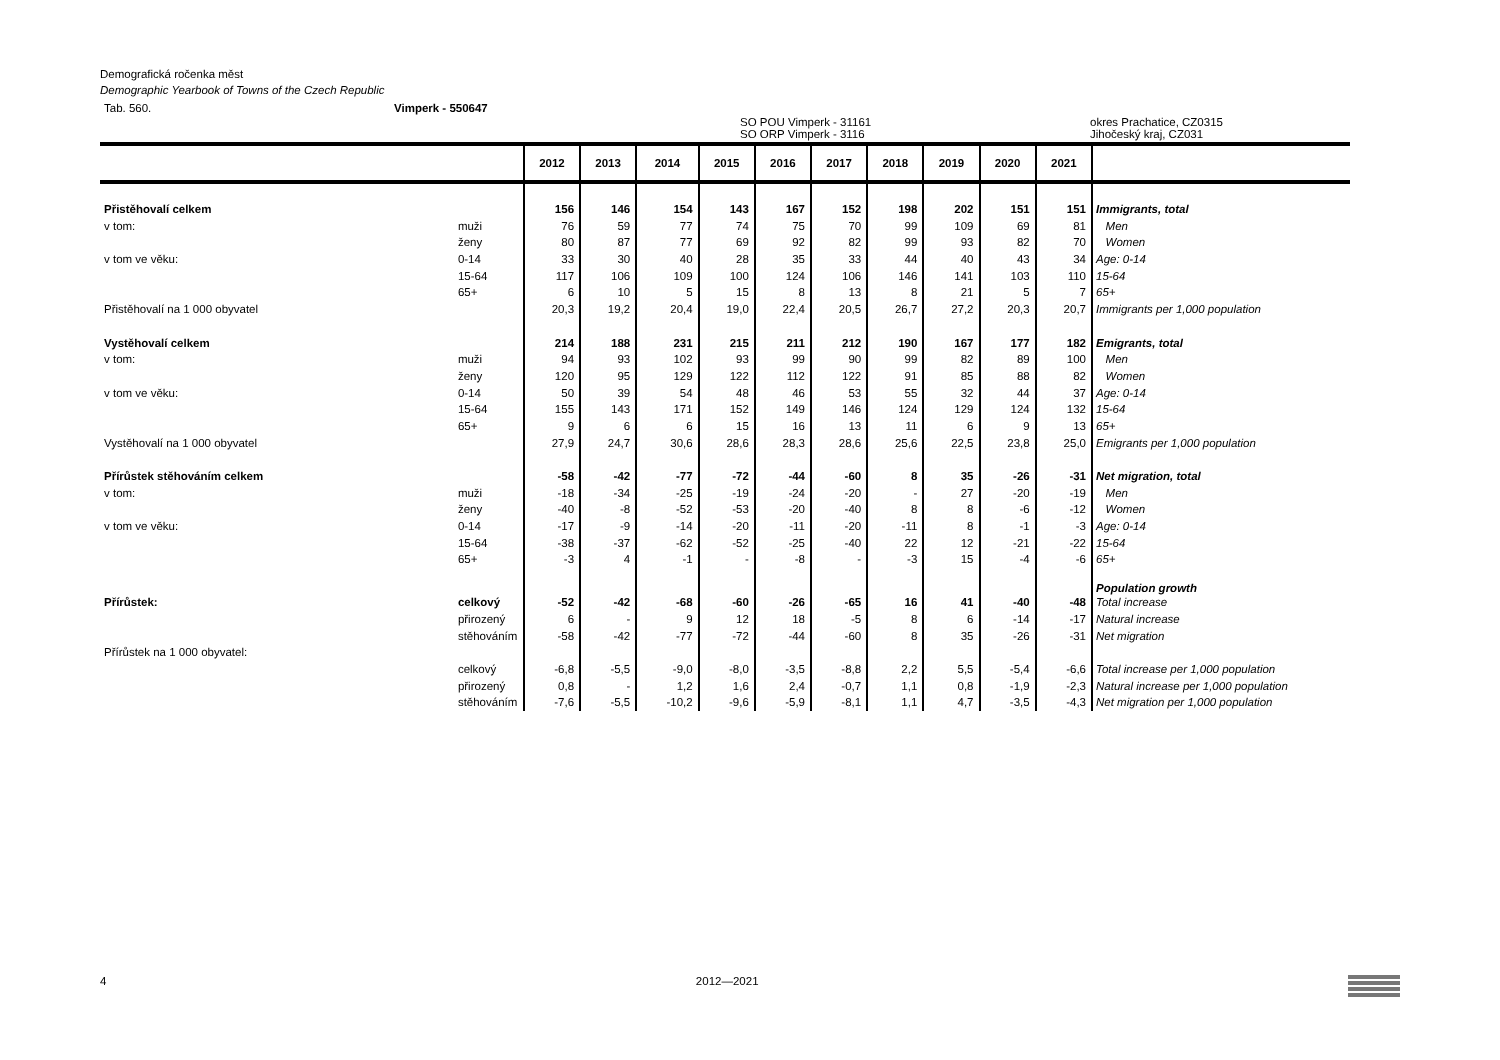Demografická ročenka měst
Demographic Yearbook of Towns of the Czech Republic
Tab. 560. Vimperk - 550647
SO POU Vimperk - 31161
SO ORP Vimperk - 3116 okres Prachatice, CZ0315
Jihočeský kraj, CZ031
| | | 2012 | 2013 | 2014 | 2015 | 2016 | 2017 | 2018 | 2019 | 2020 | 2021 | |
| --- | --- | --- | --- | --- | --- | --- | --- | --- | --- | --- | --- | --- |
| Přistěhovalí celkem | | 156 | 146 | 154 | 143 | 167 | 152 | 198 | 202 | 151 | 151 | Immigrants, total |
| v tom: | muži | 76 | 59 | 77 | 74 | 75 | 70 | 99 | 109 | 69 | 81 | Men |
| | ženy | 80 | 87 | 77 | 69 | 92 | 82 | 99 | 93 | 82 | 70 | Women |
| v tom ve věku: | 0-14 | 33 | 30 | 40 | 28 | 35 | 33 | 44 | 40 | 43 | 34 | Age: 0-14 |
| | 15-64 | 117 | 106 | 109 | 100 | 124 | 106 | 146 | 141 | 103 | 110 | 15-64 |
| | 65+ | 6 | 10 | 5 | 15 | 8 | 13 | 8 | 21 | 5 | 7 | 65+ |
| Přistěhovalí na 1 000 obyvatel | | 20,3 | 19,2 | 20,4 | 19,0 | 22,4 | 20,5 | 26,7 | 27,2 | 20,3 | 20,7 | Immigrants per 1,000 population |
| Vystěhovalí celkem | | 214 | 188 | 231 | 215 | 211 | 212 | 190 | 167 | 177 | 182 | Emigrants, total |
| v tom: | muži | 94 | 93 | 102 | 93 | 99 | 90 | 99 | 82 | 89 | 100 | Men |
| | ženy | 120 | 95 | 129 | 122 | 112 | 122 | 91 | 85 | 88 | 82 | Women |
| v tom ve věku: | 0-14 | 50 | 39 | 54 | 48 | 46 | 53 | 55 | 32 | 44 | 37 | Age: 0-14 |
| | 15-64 | 155 | 143 | 171 | 152 | 149 | 146 | 124 | 129 | 124 | 132 | 15-64 |
| | 65+ | 9 | 6 | 6 | 15 | 16 | 13 | 11 | 6 | 9 | 13 | 65+ |
| Vystěhovalí na 1 000 obyvatel | | 27,9 | 24,7 | 30,6 | 28,6 | 28,3 | 28,6 | 25,6 | 22,5 | 23,8 | 25,0 | Emigrants per 1,000 population |
| Přírůstek stěhováním celkem | | -58 | -42 | -77 | -72 | -44 | -60 | 8 | 35 | -26 | -31 | Net migration, total |
| v tom: | muži | -18 | -34 | -25 | -19 | -24 | -20 | - | 27 | -20 | -19 | Men |
| | ženy | -40 | -8 | -52 | -53 | -20 | -40 | 8 | 8 | -6 | -12 | Women |
| v tom ve věku: | 0-14 | -17 | -9 | -14 | -20 | -11 | -20 | -11 | 8 | -1 | -3 | Age: 0-14 |
| | 15-64 | -38 | -37 | -62 | -52 | -25 | -40 | 22 | 12 | -21 | -22 | 15-64 |
| | 65+ | -3 | 4 | -1 | - | -8 | - | -3 | 15 | -4 | -6 | 65+ |
| | | | | | | | | | | | | Population growth |
| Přírůstek: | celkový | -52 | -42 | -68 | -60 | -26 | -65 | 16 | 41 | -40 | -48 | Total increase |
| | přirozený | 6 | - | 9 | 12 | 18 | -5 | 8 | 6 | -14 | -17 | Natural increase |
| | stěhováním | -58 | -42 | -77 | -72 | -44 | -60 | 8 | 35 | -26 | -31 | Net migration |
| Přírůstek na 1 000 obyvatel: | | | | | | | | | | | | |
| | celkový | -6,8 | -5,5 | -9,0 | -8,0 | -3,5 | -8,8 | 2,2 | 5,5 | -5,4 | -6,6 | Total increase per 1,000 population |
| | přirozený | 0,8 | - | 1,2 | 1,6 | 2,4 | -0,7 | 1,1 | 0,8 | -1,9 | -2,3 | Natural increase per 1,000 population |
| | stěhováním | -7,6 | -5,5 | -10,2 | -9,6 | -5,9 | -8,1 | 1,1 | 4,7 | -3,5 | -4,3 | Net migration per 1,000 population |
4 2012—2021